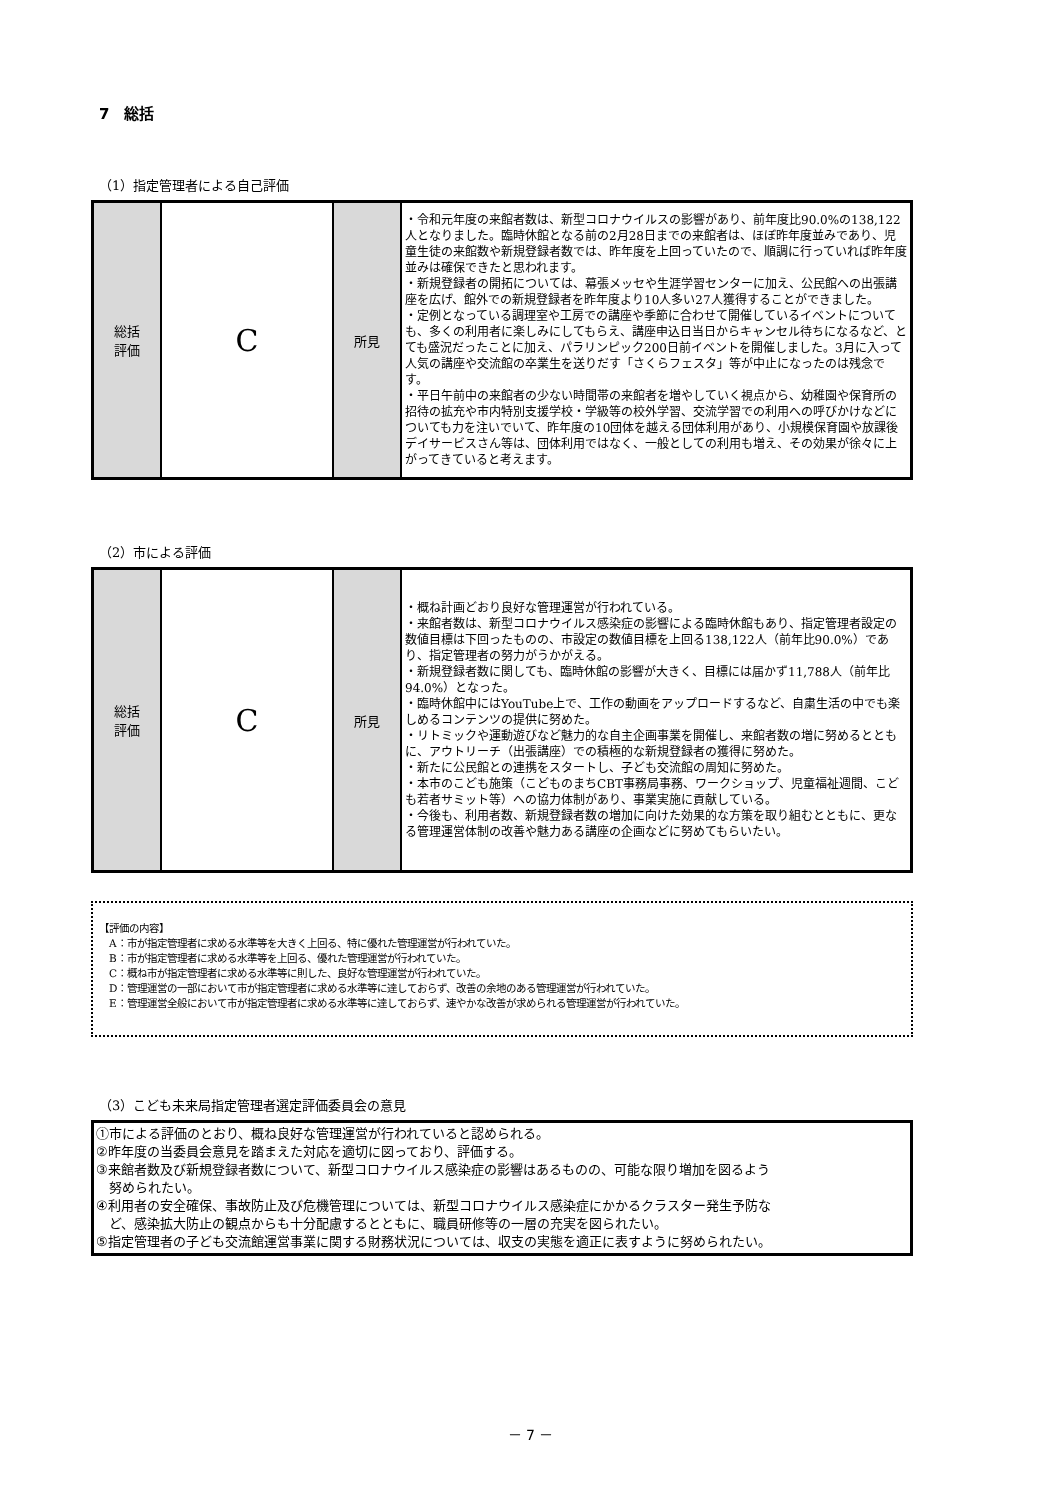7　総括
（1）指定管理者による自己評価
| 総括 評価 | C | 所見 | ・令和元年度の来館者数は、新型コロナウイルスの影響があり、前年度比90.0%の138,122人となりました。臨時休館となる前の2月28日までの来館者は、ほぼ昨年度並みであり、児童生徒の来館数や新規登録者数では、昨年度を上回っていたので、順調に行っていれば昨年度並みは確保できたと思われます。 ・新規登録者の開拓については、幕張メッセや生涯学習センターに加え、公民館への出張講座を広げ、館外での新規登録者を昨年度より10人多い27人獲得することができました。 ・定例となっている調理室や工房での講座や季節に合わせて開催しているイベントについても、多くの利用者に楽しみにしてもらえ、講座申込日当日からキャンセル待ちになるなど、とても盛況だったことに加え、パラリンピック200日前イベントを開催しました。3月に入って人気の講座や交流館の卒業生を送りだす「さくらフェスタ」等が中止になったのは残念です。 ・平日午前中の来館者の少ない時間帯の来館者を増やしていく視点から、幼稚園や保育所の招待の拡充や市内特別支援学校・学級等の校外学習、交流学習での利用への呼びかけなどについても力を注いでいて、昨年度の10団体を越える団体利用があり、小規模保育園や放課後デイサービスさん等は、団体利用ではなく、一般としての利用も増え、その効果が徐々に上がってきていると考えます。 |
（2）市による評価
| 総括 評価 | C | 所見 | ・概ね計画どおり良好な管理運営が行われている。 ・来館者数は、新型コロナウイルス感染症の影響による臨時休館もあり、指定管理者設定の数値目標は下回ったものの、市設定の数値目標を上回る138,122人（前年比90.0%）であり、指定管理者の努力がうかがえる。 ・新規登録者数に関しても、臨時休館の影響が大きく、目標には届かず11,788人（前年比94.0%）となった。 ・臨時休館中にはYouTube上で、工作の動画をアップロードするなど、自粛生活の中でも楽しめるコンテンツの提供に努めた。 ・リトミックや運動遊びなど魅力的な自主企画事業を開催し、来館者数の増に努めるとともに、アウトリーチ（出張講座）での積極的な新規登録者の獲得に努めた。 ・新たに公民館との連携をスタートし、子ども交流館の周知に努めた。 ・本市のこども施策（こどものまちCBT事務局事務、ワークショップ、児童福祉週間、こども若者サミット等）への協力体制があり、事業実施に貢献している。 ・今後も、利用者数、新規登録者数の増加に向けた効果的な方策を取り組むとともに、更なる管理運営体制の改善や魅力ある講座の企画などに努めてもらいたい。 |
【評価の内容】
　A：市が指定管理者に求める水準等を大きく上回る、特に優れた管理運営が行われていた。
　B：市が指定管理者に求める水準等を上回る、優れた管理運営が行われていた。
　C：概ね市が指定管理者に求める水準等に則した、良好な管理運営が行われていた。
　D：管理運営の一部において市が指定管理者に求める水準等に達しておらず、改善の余地のある管理運営が行われていた。
　E：管理運営全般において市が指定管理者に求める水準等に達しておらず、速やかな改善が求められる管理運営が行われていた。
（3）こども未来局指定管理者選定評価委員会の意見
①市による評価のとおり、概ね良好な管理運営が行われていると認められる。
②昨年度の当委員会意見を踏まえた対応を適切に図っており、評価する。
③来館者数及び新規登録者数について、新型コロナウイルス感染症の影響はあるものの、可能な限り増加を図るよう
　努められたい。
④利用者の安全確保、事故防止及び危機管理については、新型コロナウイルス感染症にかかるクラスター発生予防な
　ど、感染拡大防止の観点からも十分配慮するとともに、職員研修等の一層の充実を図られたい。
⑤指定管理者の子ども交流館運営事業に関する財務状況については、収支の実態を適正に表すように努められたい。
－ 7 －